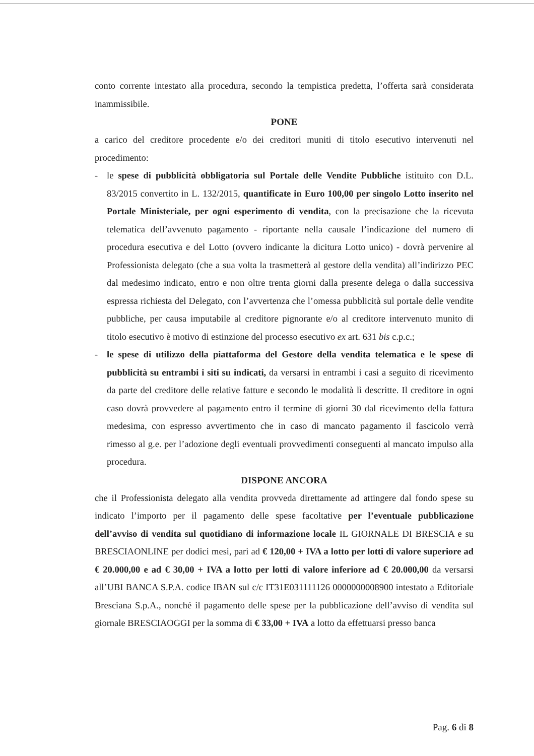conto corrente intestato alla procedura, secondo la tempistica predetta, l’offerta sarà considerata inammissibile.
PONE
a carico del creditore procedente e/o dei creditori muniti di titolo esecutivo intervenuti nel procedimento:
- le spese di pubblicità obbligatoria sul Portale delle Vendite Pubbliche istituito con D.L. 83/2015 convertito in L. 132/2015, quantificate in Euro 100,00 per singolo Lotto inserito nel Portale Ministeriale, per ogni esperimento di vendita, con la precisazione che la ricevuta telematica dell’avvenuto pagamento - riportante nella causale l’indicazione del numero di procedura esecutiva e del Lotto (ovvero indicante la dicitura Lotto unico) - dovrà pervenire al Professionista delegato (che a sua volta la trasmetterà al gestore della vendita) all’indirizzo PEC dal medesimo indicato, entro e non oltre trenta giorni dalla presente delega o dalla successiva espressa richiesta del Delegato, con l’avvertenza che l’omessa pubblicità sul portale delle vendite pubbliche, per causa imputabile al creditore pignorante e/o al creditore intervenuto munito di titolo esecutivo è motivo di estinzione del processo esecutivo ex art. 631 bis c.p.c.;
- le spese di utilizzo della piattaforma del Gestore della vendita telematica e le spese di pubblicità su entrambi i siti su indicati, da versarsi in entrambi i casi a seguito di ricevimento da parte del creditore delle relative fatture e secondo le modalità lì descritte. Il creditore in ogni caso dovrà provvedere al pagamento entro il termine di giorni 30 dal ricevimento della fattura medesima, con espresso avvertimento che in caso di mancato pagamento il fascicolo verrà rimesso al g.e. per l’adozione degli eventuali provvedimenti conseguenti al mancato impulso alla procedura.
DISPONE ANCORA
che il Professionista delegato alla vendita provveda direttamente ad attingere dal fondo spese su indicato l’importo per il pagamento delle spese facoltative per l’eventuale pubblicazione dell’avviso di vendita sul quotidiano di informazione locale IL GIORNALE DI BRESCIA e su BRESCIAONLINE per dodici mesi, pari ad € 120,00 + IVA a lotto per lotti di valore superiore ad € 20.000,00 e ad € 30,00 + IVA a lotto per lotti di valore inferiore ad € 20.000,00 da versarsi all’UBI BANCA S.P.A. codice IBAN sul c/c IT31E031111126 0000000008900 intestato a Editoriale Bresciana S.p.A., nonché il pagamento delle spese per la pubblicazione dell’avviso di vendita sul giornale BRESCIAOGGI per la somma di € 33,00 + IVA a lotto da effettuarsi presso banca
Pag. 6 di 8